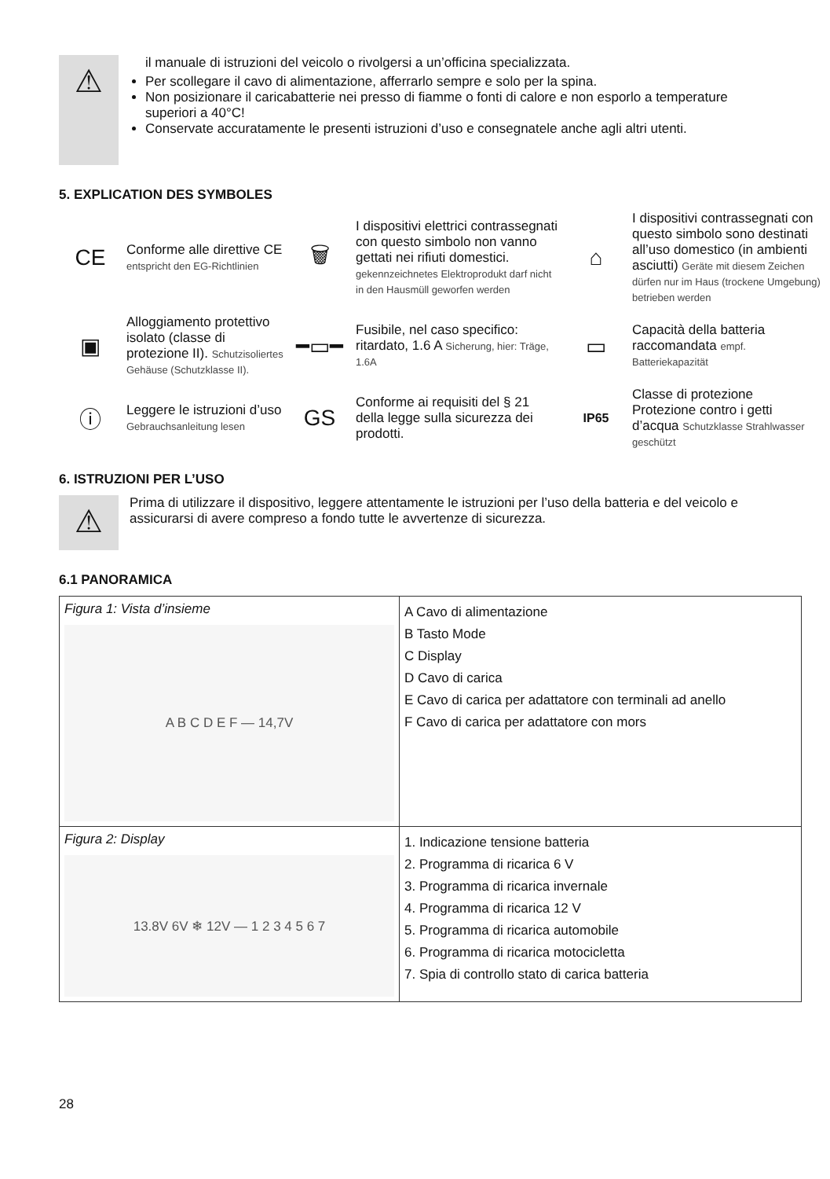⚠
il manuale di istruzioni del veicolo o rivolgersi a un’officina specializzata.
Per scollegare il cavo di alimentazione, afferrarlo sempre e solo per la spina.
Non posizionare il caricabatterie nei presso di fiamme o fonti di calore e non esporlo a temperature superiori a 40°C!
Conservate accuratamente le presenti istruzioni d’uso e consegnatele anche agli altri utenti.
5. EXPLICATION DES SYMBOLES
CE
Conforme alle direttive CE entspricht den EG-Richtlinien
🗑
I dispositivi elettrici contrassegnati con questo simbolo non vanno gettati nei rifiuti domestici. gekennzeichnetes Elektroprodukt darf nicht in den Hausmüll geworfen werden
⌂
I dispositivi contrassegnati con questo simbolo sono destinati all’uso domestico (in ambienti asciutti) Geräte mit diesem Zeichen dürfen nur im Haus (trockene Umgebung) betrieben werden
▣
Alloggiamento protettivo isolato (classe di protezione II). Schutzisoliertes Gehäuse (Schutzklasse II).
━▭━
Fusibile, nel caso specifico: ritardato, 1.6 A Sicherung, hier: Träge, 1.6A
▭
Capacità della batteria raccomandata empf. Batteriekapazität
ⓘ
Leggere le istruzioni d’uso Gebrauchsanleitung lesen
GS
Conforme ai requisiti del § 21 della legge sulla sicurezza dei prodotti.
IP65
Classe di protezione Protezione contro i getti d’acqua Schutzklasse Strahlwasser geschützt
6. ISTRUZIONI PER L’USO
⚠
Prima di utilizzare il dispositivo, leggere attentamente le istruzioni per l’uso della batteria e del veicolo e assicurarsi di avere compreso a fondo tutte le avvertenze di sicurezza.
6.1 PANORAMICA
| Figura 1: Vista d’insieme A B C D E F — 14,7V | A Cavo di alimentazione B Tasto Mode C Display D Cavo di carica E Cavo di carica per adattatore con terminali ad anello F Cavo di carica per adattatore con mors |
| Figura 2: Display 13.8V 6V ❄ 12V — 1 2 3 4 5 6 7 | 1. Indicazione tensione batteria 2. Programma di ricarica 6 V 3. Programma di ricarica invernale 4. Programma di ricarica 12 V 5. Programma di ricarica automobile 6. Programma di ricarica motocicletta 7. Spia di controllo stato di carica batteria |
28